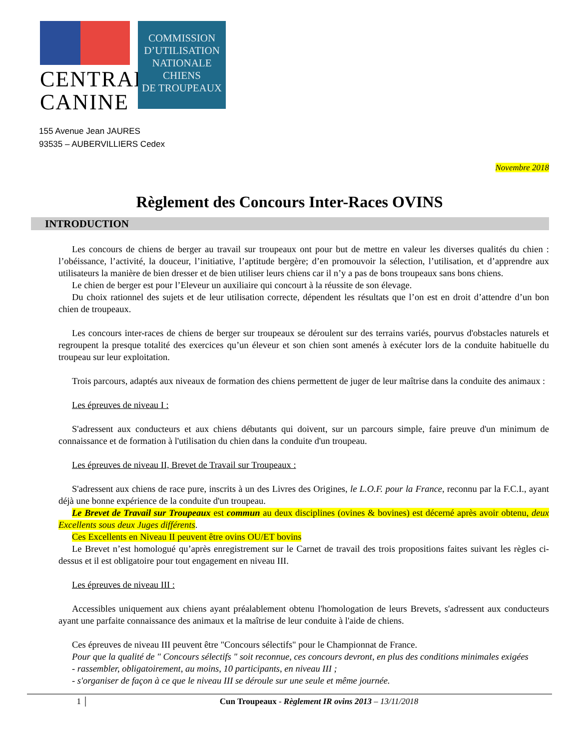CENTRALE
CANINE
COMMISSION
D’UTILISATION
NATIONALE
CHIENS
DE TROUPEAUX
155 Avenue Jean JAURES
93535 – AUBERVILLIERS Cedex
Novembre 2018
Règlement des Concours Inter-Races OVINS
INTRODUCTION
Les concours de chiens de berger au travail sur troupeaux ont pour but de mettre en valeur les diverses qualités du chien : l’obéissance, l’activité, la douceur, l’initiative, l’aptitude bergère; d’en promouvoir la sélection, l’utilisation, et d’apprendre aux utilisateurs la manière de bien dresser et de bien utiliser leurs chiens car il n’y a pas de bons troupeaux sans bons chiens.
Le chien de berger est pour l’Eleveur un auxiliaire qui concourt à la réussite de son élevage.
Du choix rationnel des sujets et de leur utilisation correcte, dépendent les résultats que l’on est en droit d’attendre d’un bon chien de troupeaux.
Les concours inter-races de chiens de berger sur troupeaux se déroulent sur des terrains variés, pourvus d'obstacles naturels et regroupent la presque totalité des exercices qu’un éleveur et son chien sont amenés à exécuter lors de la conduite habituelle du troupeau sur leur exploitation.
Trois parcours, adaptés aux niveaux de formation des chiens permettent de juger de leur maîtrise dans la conduite des animaux :
Les épreuves de niveau I :
S'adressent aux conducteurs et aux chiens débutants qui doivent, sur un parcours simple, faire preuve d'un minimum de connaissance et de formation à l'utilisation du chien dans la conduite d'un troupeau.
Les épreuves de niveau II, Brevet de Travail sur Troupeaux :
S'adressent aux chiens de race pure, inscrits à un des Livres des Origines, le L.O.F. pour la France, reconnu par la F.C.I., ayant déjà une bonne expérience de la conduite d'un troupeau.
Le Brevet de Travail sur Troupeaux est commun au deux disciplines (ovines & bovines) est décerné après avoir obtenu, deux Excellents sous deux Juges différents.
Ces Excellents en Niveau II peuvent être ovins OU/ET bovins
Le Brevet n’est homologué qu’après enregistrement sur le Carnet de travail des trois propositions faites suivant les règles ci-dessus et il est obligatoire pour tout engagement en niveau III.
Les épreuves de niveau III :
Accessibles uniquement aux chiens ayant préalablement obtenu l'homologation de leurs Brevets, s'adressent aux conducteurs ayant une parfaite connaissance des animaux et la maîtrise de leur conduite à l'aide de chiens.
Ces épreuves de niveau III peuvent être "Concours sélectifs" pour le Championnat de France.
Pour que la qualité de " Concours sélectifs " soit reconnue, ces concours devront, en plus des conditions minimales exigées
- rassembler, obligatoirement, au moins, 10 participants, en niveau III ;
- s'organiser de façon à ce que le niveau III se déroule sur une seule et même journée.
1 Cun Troupeaux - Règlement IR ovins 2013 – 13/11/2018